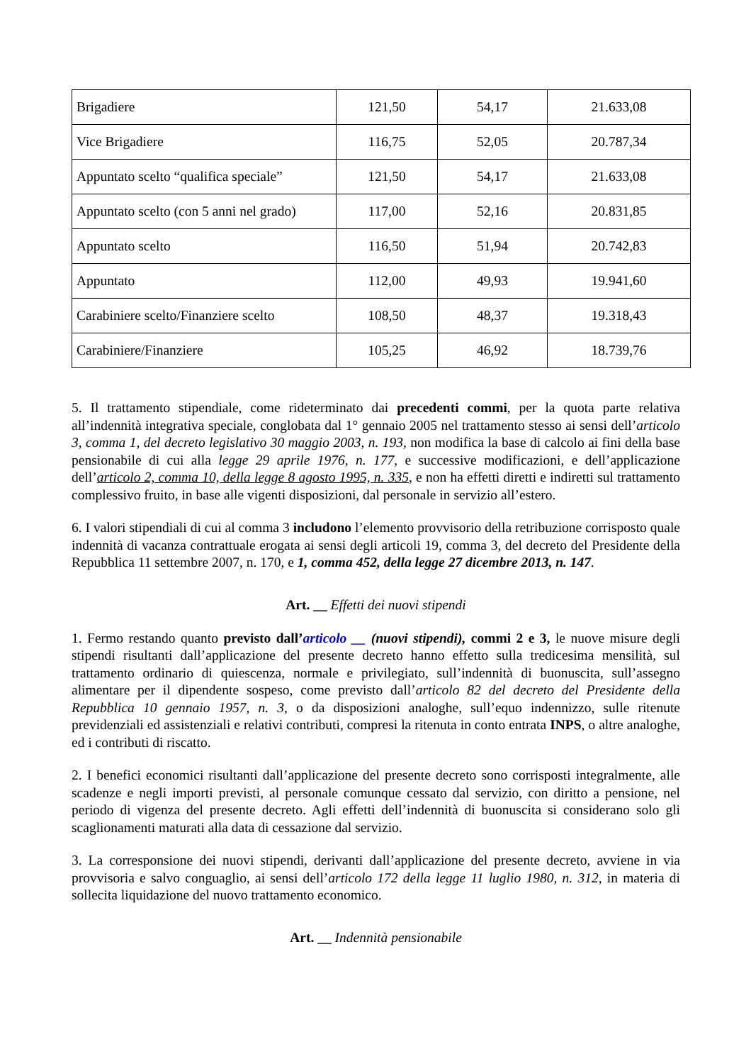| Brigadiere | 121,50 | 54,17 | 21.633,08 |
| Vice Brigadiere | 116,75 | 52,05 | 20.787,34 |
| Appuntato scelto “qualifica speciale” | 121,50 | 54,17 | 21.633,08 |
| Appuntato scelto (con 5 anni nel grado) | 117,00 | 52,16 | 20.831,85 |
| Appuntato scelto | 116,50 | 51,94 | 20.742,83 |
| Appuntato | 112,00 | 49,93 | 19.941,60 |
| Carabiniere scelto/Finanziere scelto | 108,50 | 48,37 | 19.318,43 |
| Carabiniere/Finanziere | 105,25 | 46,92 | 18.739,76 |
5. Il trattamento stipendiale, come rideterminato dai precedenti commi, per la quota parte relativa all’indennità integrativa speciale, conglobata dal 1° gennaio 2005 nel trattamento stesso ai sensi dell’articolo 3, comma 1, del decreto legislativo 30 maggio 2003, n. 193, non modifica la base di calcolo ai fini della base pensionabile di cui alla legge 29 aprile 1976, n. 177, e successive modificazioni, e dell’applicazione dell’articolo 2, comma 10, della legge 8 agosto 1995, n. 335, e non ha effetti diretti e indiretti sul trattamento complessivo fruito, in base alle vigenti disposizioni, dal personale in servizio all’estero.
6. I valori stipendiali di cui al comma 3 includono l’elemento provvisorio della retribuzione corrisposto quale indennità di vacanza contrattuale erogata ai sensi degli articoli 19, comma 3, del decreto del Presidente della Repubblica 11 settembre 2007, n. 170, e 1, comma 452, della legge 27 dicembre 2013, n. 147.
Art. __ Effetti dei nuovi stipendi
1. Fermo restando quanto previsto dall’articolo __ (nuovi stipendi), commi 2 e 3, le nuove misure degli stipendi risultanti dall’applicazione del presente decreto hanno effetto sulla tredicesima mensilità, sul trattamento ordinario di quiescenza, normale e privilegiato, sull’indennità di buonuscita, sull’assegno alimentare per il dipendente sospeso, come previsto dall’articolo 82 del decreto del Presidente della Repubblica 10 gennaio 1957, n. 3, o da disposizioni analoghe, sull’equo indennizzo, sulle ritenute previdenziali ed assistenziali e relativi contributi, compresi la ritenuta in conto entrata INPS, o altre analoghe, ed i contributi di riscatto.
2. I benefici economici risultanti dall’applicazione del presente decreto sono corrisposti integralmente, alle scadenze e negli importi previsti, al personale comunque cessato dal servizio, con diritto a pensione, nel periodo di vigenza del presente decreto. Agli effetti dell’indennità di buonuscita si considerano solo gli scaglionamenti maturati alla data di cessazione dal servizio.
3. La corresponsione dei nuovi stipendi, derivanti dall’applicazione del presente decreto, avviene in via provvisoria e salvo conguaglio, ai sensi dell’articolo 172 della legge 11 luglio 1980, n. 312, in materia di sollecita liquidazione del nuovo trattamento economico.
Art. __ Indennità pensionabile